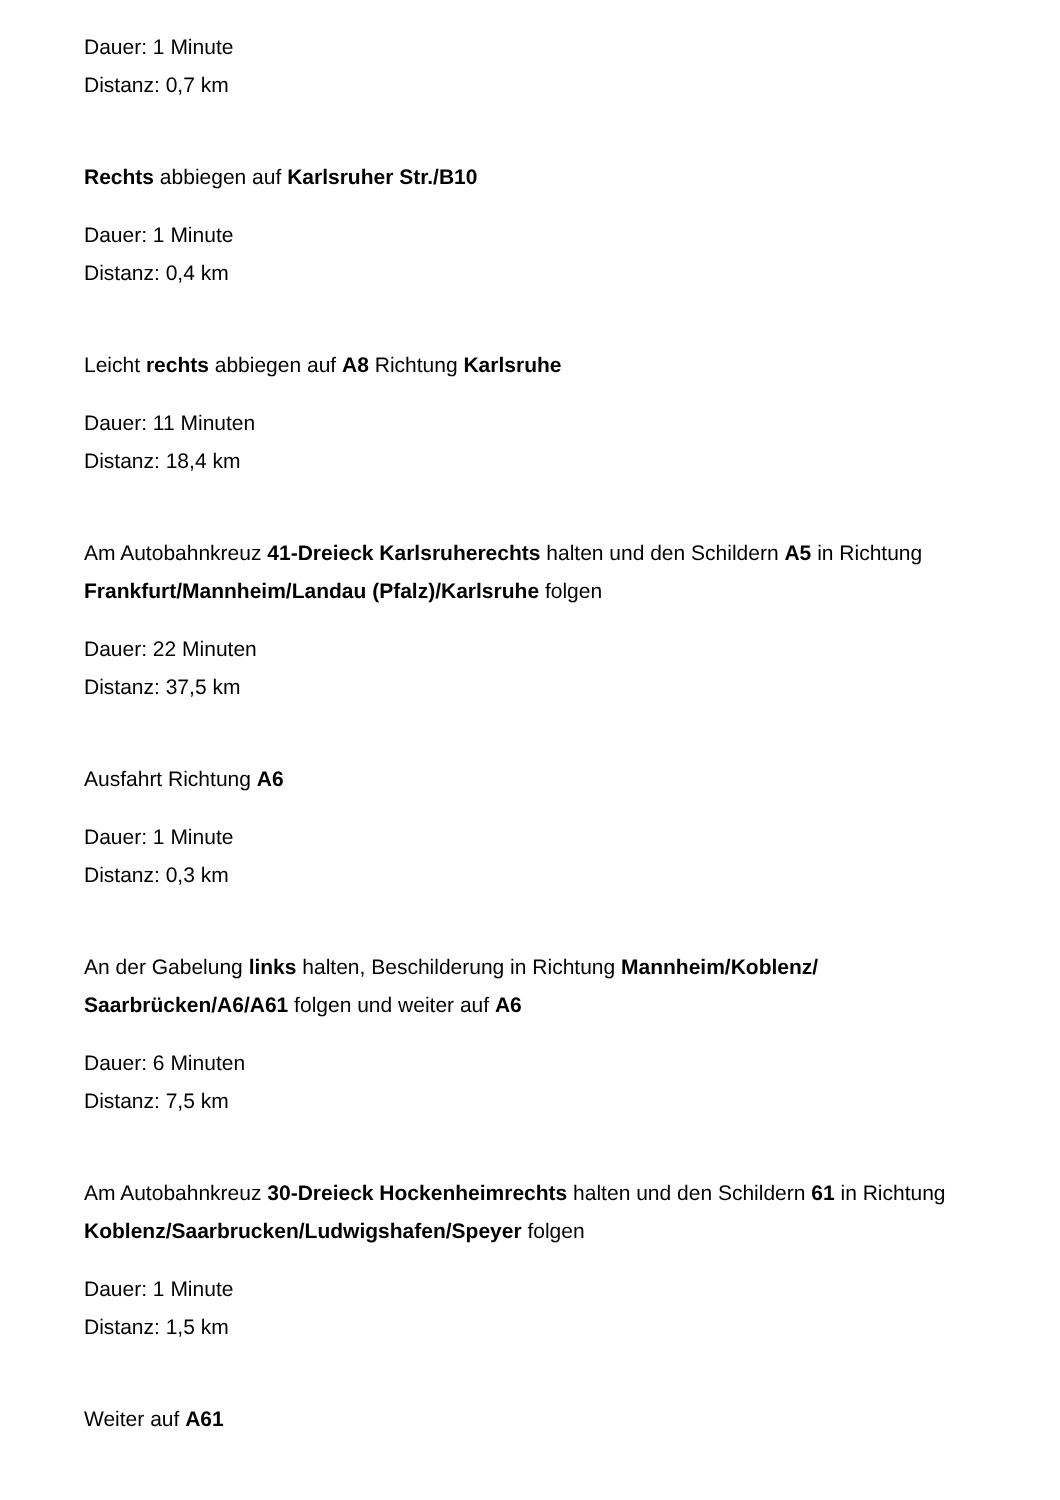Dauer: 1 Minute
Distanz: 0,7 km
Rechts abbiegen auf Karlsruher Str./B10
Dauer: 1 Minute
Distanz: 0,4 km
Leicht rechts abbiegen auf A8 Richtung Karlsruhe
Dauer: 11 Minuten
Distanz: 18,4 km
Am Autobahnkreuz 41-Dreieck Karlsruherechts halten und den Schildern A5 in Richtung Frankfurt/Mannheim/Landau (Pfalz)/Karlsruhe folgen
Dauer: 22 Minuten
Distanz: 37,5 km
Ausfahrt Richtung A6
Dauer: 1 Minute
Distanz: 0,3 km
An der Gabelung links halten, Beschilderung in Richtung Mannheim/Koblenz/ Saarbrücken/A6/A61 folgen und weiter auf A6
Dauer: 6 Minuten
Distanz: 7,5 km
Am Autobahnkreuz 30-Dreieck Hockenheimrechts halten und den Schildern 61 in Richtung Koblenz/Saarbrucken/Ludwigshafen/Speyer folgen
Dauer: 1 Minute
Distanz: 1,5 km
Weiter auf A61